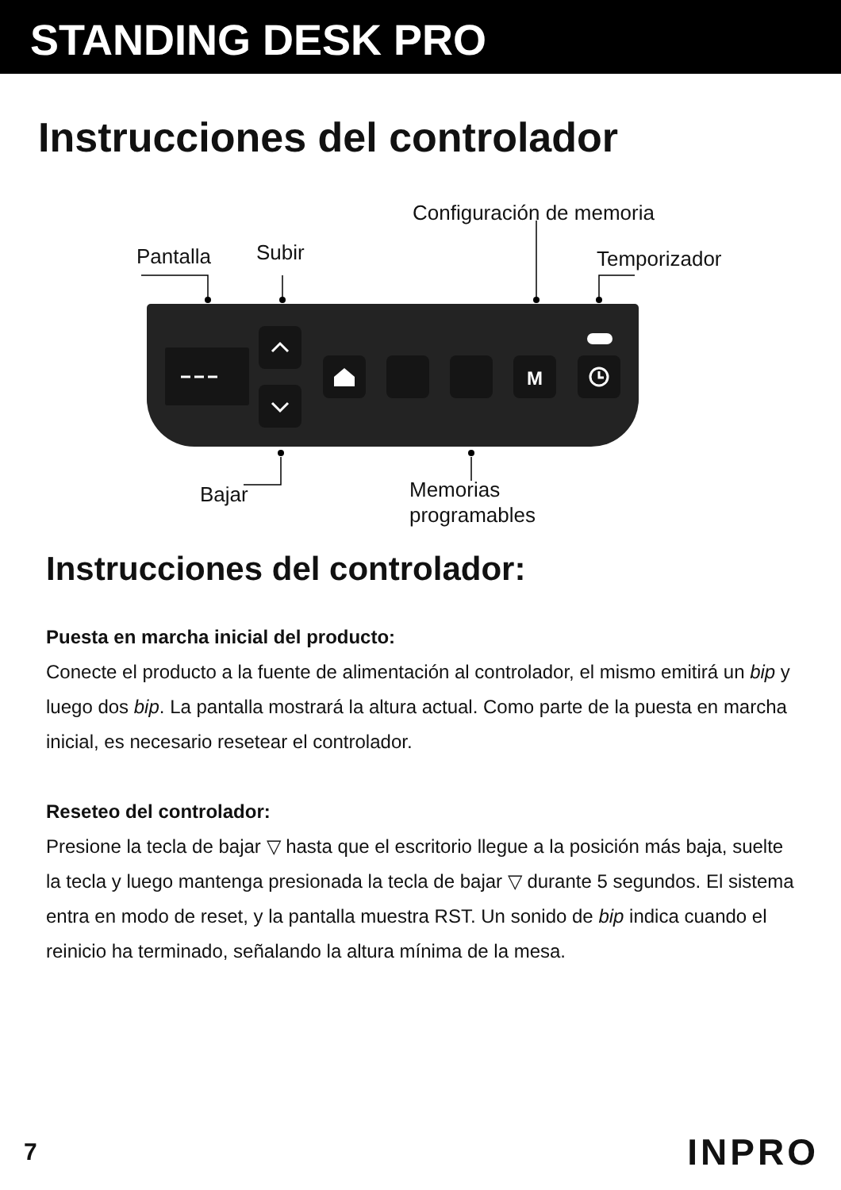STANDING DESK PRO
Instrucciones del controlador
Configuración de memoria
Pantalla Subir Temporizador
M
Bajar Memorias
programables
Instrucciones del controlador:
Puesta en marcha inicial del producto:
Conecte el producto a la fuente de alimentación al controlador, el mismo emitirá un bip y luego dos bip. La pantalla mostrará la altura actual. Como parte de la puesta en marcha inicial, es necesario resetear el controlador.
Reseteo del controlador:
Presione la tecla de bajar ▽ hasta que el escritorio llegue a la posición más baja, suelte la tecla y luego mantenga presionada la tecla de bajar ▽ durante 5 segundos. El sistema entra en modo de reset, y la pantalla muestra RST. Un sonido de bip indica cuando el reinicio ha terminado, señalando la altura mínima de la mesa.
7 INPRO